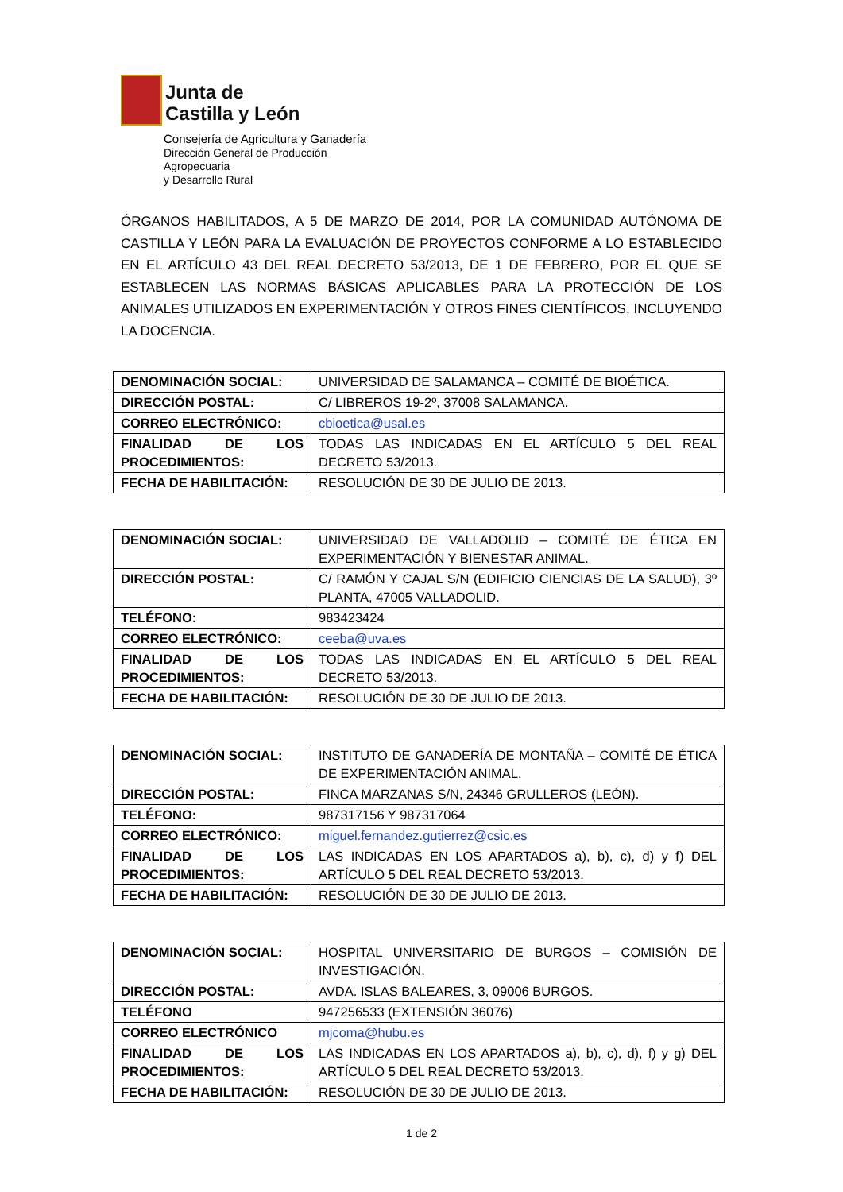Junta de
Castilla y León
Consejería de Agricultura y Ganadería
Dirección General de Producción Agropecuaria
y Desarrollo Rural
ÓRGANOS HABILITADOS, A 5 DE MARZO DE 2014, POR LA COMUNIDAD AUTÓNOMA DE CASTILLA Y LEÓN PARA LA EVALUACIÓN DE PROYECTOS CONFORME A LO ESTABLECIDO EN EL ARTÍCULO 43 DEL REAL DECRETO 53/2013, DE 1 DE FEBRERO, POR EL QUE SE ESTABLECEN LAS NORMAS BÁSICAS APLICABLES PARA LA PROTECCIÓN DE LOS ANIMALES UTILIZADOS EN EXPERIMENTACIÓN Y OTROS FINES CIENTÍFICOS, INCLUYENDO LA DOCENCIA.
| DENOMINACIÓN SOCIAL: | UNIVERSIDAD DE SALAMANCA – COMITÉ DE BIOÉTICA. |
| DIRECCIÓN POSTAL: | C/ LIBREROS 19-2º, 37008 SALAMANCA. |
| CORREO ELECTRÓNICO: | cbioetica@usal.es |
| FINALIDAD DE LOS PROCEDIMIENTOS: | TODAS LAS INDICADAS EN EL ARTÍCULO 5 DEL REAL DECRETO 53/2013. |
| FECHA DE HABILITACIÓN: | RESOLUCIÓN DE 30 DE JULIO DE 2013. |
| DENOMINACIÓN SOCIAL: | UNIVERSIDAD DE VALLADOLID – COMITÉ DE ÉTICA EN EXPERIMENTACIÓN Y BIENESTAR ANIMAL. |
| DIRECCIÓN POSTAL: | C/ RAMÓN Y CAJAL S/N (EDIFICIO CIENCIAS DE LA SALUD), 3º PLANTA, 47005 VALLADOLID. |
| TELÉFONO: | 983423424 |
| CORREO ELECTRÓNICO: | ceeba@uva.es |
| FINALIDAD DE LOS PROCEDIMIENTOS: | TODAS LAS INDICADAS EN EL ARTÍCULO 5 DEL REAL DECRETO 53/2013. |
| FECHA DE HABILITACIÓN: | RESOLUCIÓN DE 30 DE JULIO DE 2013. |
| DENOMINACIÓN SOCIAL: | INSTITUTO DE GANADERÍA DE MONTAÑA – COMITÉ DE ÉTICA DE EXPERIMENTACIÓN ANIMAL. |
| DIRECCIÓN POSTAL: | FINCA MARZANAS S/N, 24346 GRULLEROS (LEÓN). |
| TELÉFONO: | 987317156 Y 987317064 |
| CORREO ELECTRÓNICO: | miguel.fernandez.gutierrez@csic.es |
| FINALIDAD DE LOS PROCEDIMIENTOS: | LAS INDICADAS EN LOS APARTADOS a), b), c), d) y f) DEL ARTÍCULO 5 DEL REAL DECRETO 53/2013. |
| FECHA DE HABILITACIÓN: | RESOLUCIÓN DE 30 DE JULIO DE 2013. |
| DENOMINACIÓN SOCIAL: | HOSPITAL UNIVERSITARIO DE BURGOS – COMISIÓN DE INVESTIGACIÓN. |
| DIRECCIÓN POSTAL: | AVDA. ISLAS BALEARES, 3, 09006 BURGOS. |
| TELÉFONO | 947256533 (EXTENSIÓN 36076) |
| CORREO ELECTRÓNICO | mjcoma@hubu.es |
| FINALIDAD DE LOS PROCEDIMIENTOS: | LAS INDICADAS EN LOS APARTADOS a), b), c), d), f) y g) DEL ARTÍCULO 5 DEL REAL DECRETO 53/2013. |
| FECHA DE HABILITACIÓN: | RESOLUCIÓN DE 30 DE JULIO DE 2013. |
1 de 2